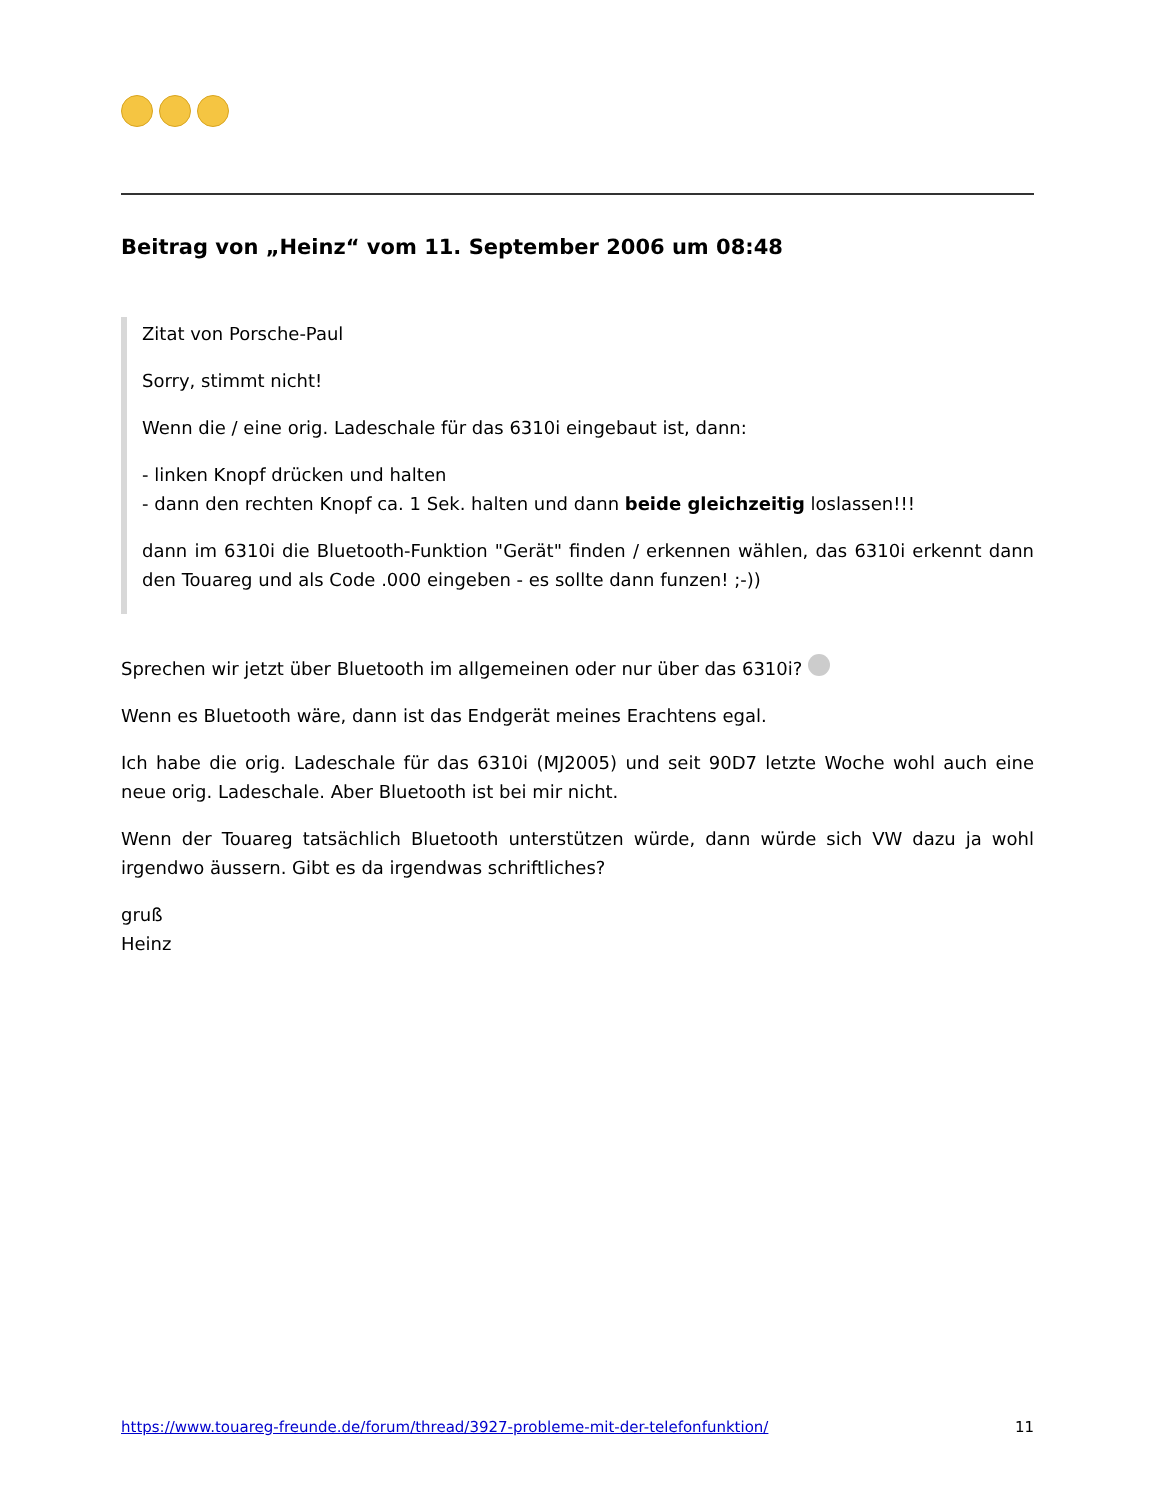Beitrag von „Heinz“ vom 11. September 2006 um 08:48
Zitat von Porsche-Paul
Sorry, stimmt nicht!
Wenn die / eine orig. Ladeschale für das 6310i eingebaut ist, dann:
- linken Knopf drücken und halten
- dann den rechten Knopf ca. 1 Sek. halten und dann beide gleichzeitig loslassen!!!
dann im 6310i die Bluetooth-Funktion "Gerät" finden / erkennen wählen, das 6310i erkennt dann den Touareg und als Code .000 eingeben - es sollte dann funzen! ;-))
Sprechen wir jetzt über Bluetooth im allgemeinen oder nur über das 6310i?
Wenn es Bluetooth wäre, dann ist das Endgerät meines Erachtens egal.
Ich habe die orig. Ladeschale für das 6310i (MJ2005) und seit 90D7 letzte Woche wohl auch eine neue orig. Ladeschale. Aber Bluetooth ist bei mir nicht.
Wenn der Touareg tatsächlich Bluetooth unterstützen würde, dann würde sich VW dazu ja wohl irgendwo äussern. Gibt es da irgendwas schriftliches?
gruß
Heinz
https://www.touareg-freunde.de/forum/thread/3927-probleme-mit-der-telefonfunktion/ 11